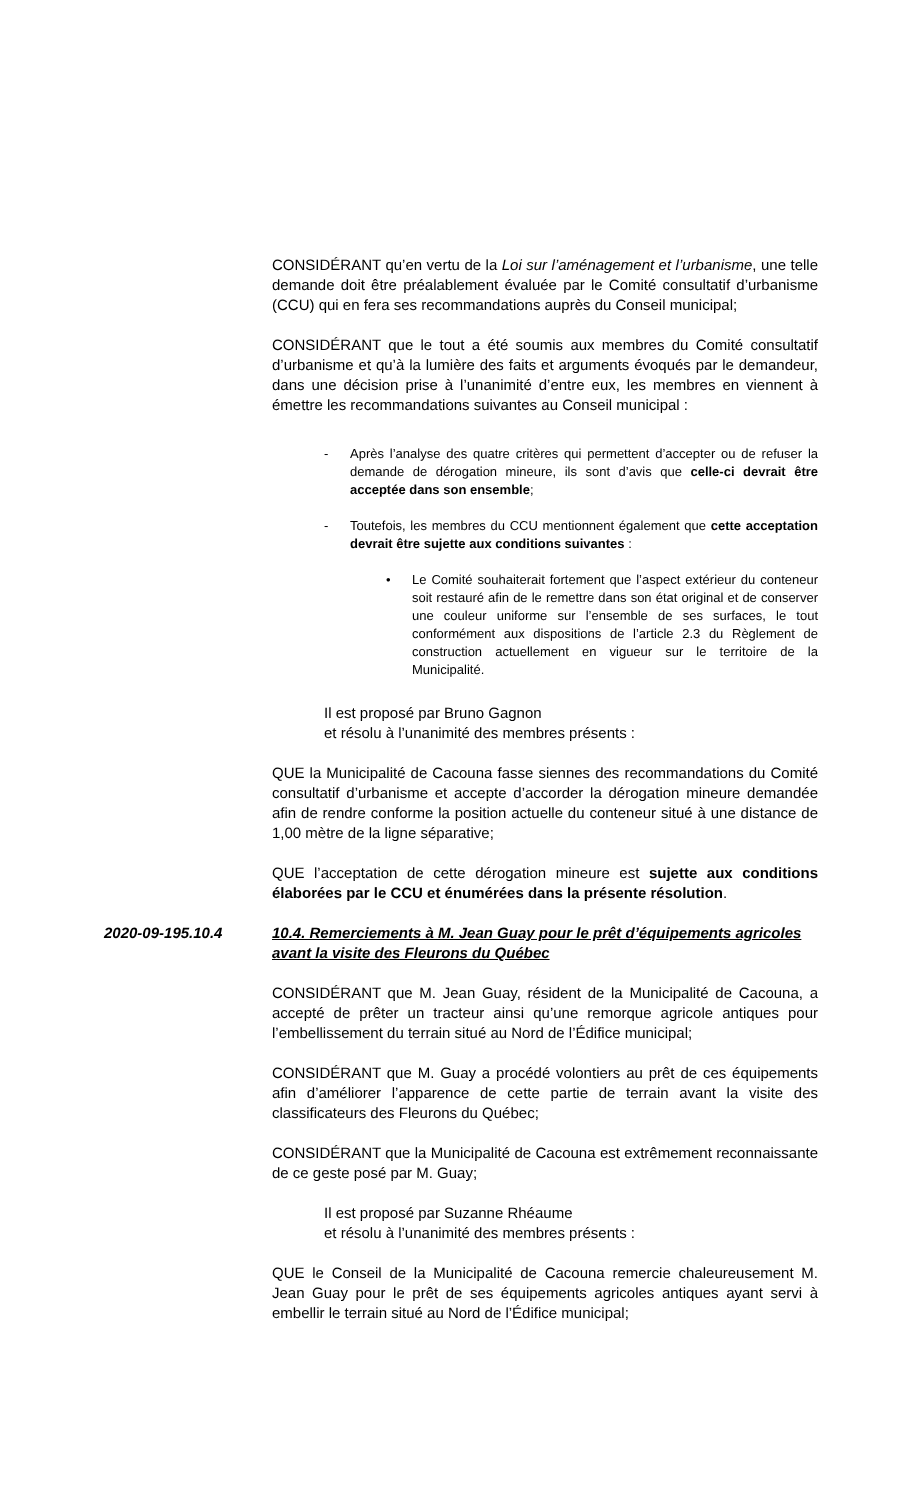CONSIDÉRANT qu’en vertu de la Loi sur l’aménagement et l’urbanisme, une telle demande doit être préalablement évaluée par le Comité consultatif d’urbanisme (CCU) qui en fera ses recommandations auprès du Conseil municipal;
CONSIDÉRANT que le tout a été soumis aux membres du Comité consultatif d’urbanisme et qu’à la lumière des faits et arguments évoqués par le demandeur, dans une décision prise à l’unanimité d’entre eux, les membres en viennent à émettre les recommandations suivantes au Conseil municipal :
- Après l’analyse des quatre critères qui permettent d’accepter ou de refuser la demande de dérogation mineure, ils sont d’avis que celle-ci devrait être acceptée dans son ensemble;
- Toutefois, les membres du CCU mentionnent également que cette acceptation devrait être sujette aux conditions suivantes :
• Le Comité souhaiterait fortement que l’aspect extérieur du conteneur soit restauré afin de le remettre dans son état original et de conserver une couleur uniforme sur l’ensemble de ses surfaces, le tout conformément aux dispositions de l’article 2.3 du Règlement de construction actuellement en vigueur sur le territoire de la Municipalité.
Il est proposé par Bruno Gagnon
et résolu à l’unanimité des membres présents :
QUE la Municipalité de Cacouna fasse siennes des recommandations du Comité consultatif d’urbanisme et accepte d’accorder la dérogation mineure demandée afin de rendre conforme la position actuelle du conteneur situé à une distance de 1,00 mètre de la ligne séparative;
QUE l’acceptation de cette dérogation mineure est sujette aux conditions élaborées par le CCU et énumérées dans la présente résolution.
2020-09-195.10.4 10.4. Remerciements à M. Jean Guay pour le prêt d’équipements agricoles avant la visite des Fleurons du Québec
CONSIDÉRANT que M. Jean Guay, résident de la Municipalité de Cacouna, a accepté de prêter un tracteur ainsi qu’une remorque agricole antiques pour l’embellissement du terrain situé au Nord de l’Édifice municipal;
CONSIDÉRANT que M. Guay a procédé volontiers au prêt de ces équipements afin d’améliorer l’apparence de cette partie de terrain avant la visite des classificateurs des Fleurons du Québec;
CONSIDÉRANT que la Municipalité de Cacouna est extrêmement reconnaissante de ce geste posé par M. Guay;
Il est proposé par Suzanne Rhéaume
et résolu à l’unanimité des membres présents :
QUE le Conseil de la Municipalité de Cacouna remercie chaleureusement M. Jean Guay pour le prêt de ses équipements agricoles antiques ayant servi à embellir le terrain situé au Nord de l’Édifice municipal;